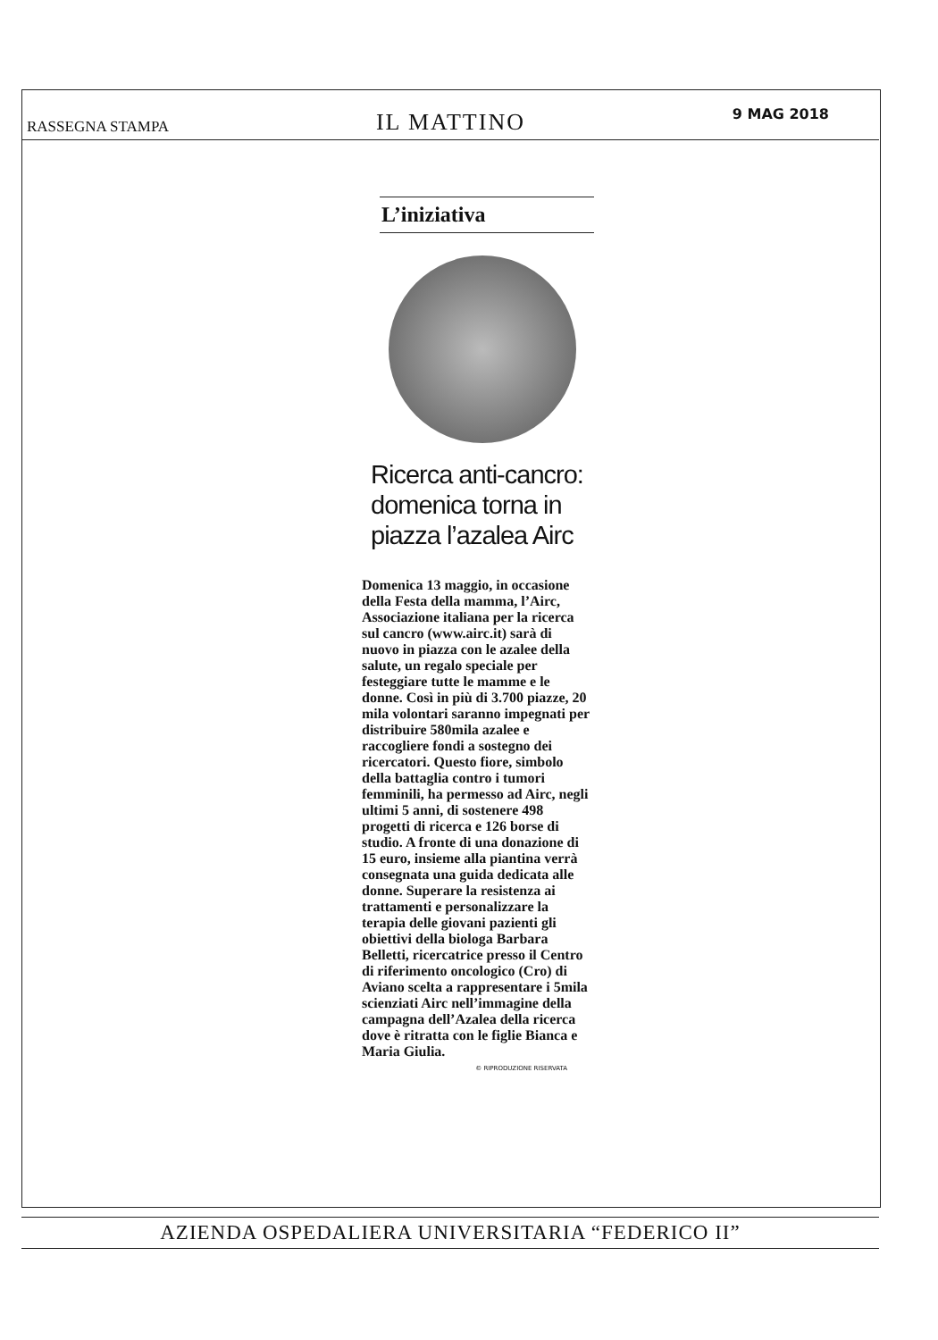RASSEGNA STAMPA
IL MATTINO
9 MAG 2018
L’iniziativa
Ricerca anti-cancro: domenica torna in piazza l’azalea Airc
Domenica 13 maggio, in occasione della Festa della mamma, l’Airc, Associazione italiana per la ricerca sul cancro (www.airc.it) sarà di nuovo in piazza con le azalee della salute, un regalo speciale per festeggiare tutte le mamme e le donne. Così in più di 3.700 piazze, 20 mila volontari saranno impegnati per distribuire 580mila azalee e raccogliere fondi a sostegno dei ricercatori. Questo fiore, simbolo della battaglia contro i tumori femminili, ha permesso ad Airc, negli ultimi 5 anni, di sostenere 498 progetti di ricerca e 126 borse di studio. A fronte di una donazione di 15 euro, insieme alla piantina verrà consegnata una guida dedicata alle donne. Superare la resistenza ai trattamenti e personalizzare la terapia delle giovani pazienti gli obiettivi della biologa Barbara Belletti, ricercatrice presso il Centro di riferimento oncologico (Cro) di Aviano scelta a rappresentare i 5mila scienziati Airc nell’immagine della campagna dell’Azalea della ricerca dove è ritratta con le figlie Bianca e Maria Giulia.
© RIPRODUZIONE RISERVATA
AZIENDA OSPEDALIERA UNIVERSITARIA “FEDERICO II”